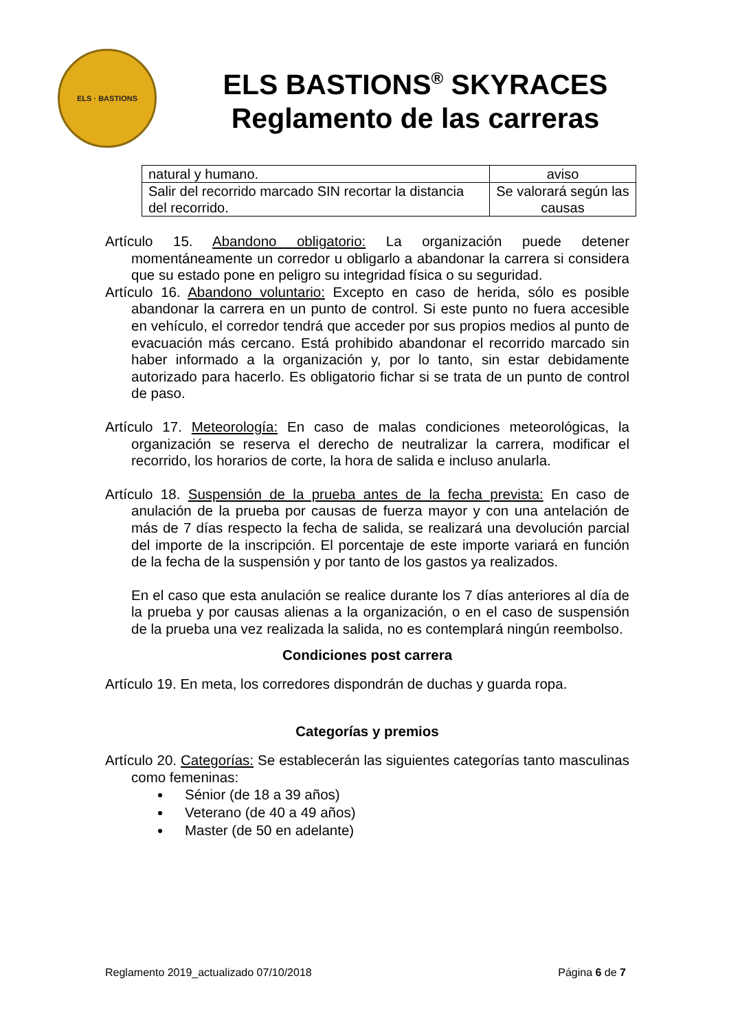ELS · BASTIONS
ELS BASTIONS<sup>®</sup> SKYRACES
Reglamento de las carreras
| natural y humano. | aviso |
| Salir del recorrido marcado SIN recortar la distancia del recorrido. | Se valorará según las causas |
Artículo 15. Abandono obligatorio: La organización puede detener momentáneamente un corredor u obligarlo a abandonar la carrera si considera que su estado pone en peligro su integridad física o su seguridad.
Artículo 16. Abandono voluntario: Excepto en caso de herida, sólo es posible abandonar la carrera en un punto de control. Si este punto no fuera accesible en vehículo, el corredor tendrá que acceder por sus propios medios al punto de evacuación más cercano. Está prohibido abandonar el recorrido marcado sin haber informado a la organización y, por lo tanto, sin estar debidamente autorizado para hacerlo. Es obligatorio fichar si se trata de un punto de control de paso.
Artículo 17. Meteorología: En caso de malas condiciones meteorológicas, la organización se reserva el derecho de neutralizar la carrera, modificar el recorrido, los horarios de corte, la hora de salida e incluso anularla.
Artículo 18. Suspensión de la prueba antes de la fecha prevista: En caso de anulación de la prueba por causas de fuerza mayor y con una antelación de más de 7 días respecto la fecha de salida, se realizará una devolución parcial del importe de la inscripción. El porcentaje de este importe variará en función de la fecha de la suspensión y por tanto de los gastos ya realizados.
En el caso que esta anulación se realice durante los 7 días anteriores al día de la prueba y por causas alienas a la organización, o en el caso de suspensión de la prueba una vez realizada la salida, no es contemplará ningún reembolso.
Condiciones post carrera
Artículo 19. En meta, los corredores dispondrán de duchas y guarda ropa.
Categorías y premios
Artículo 20. Categorías: Se establecerán las siguientes categorías tanto masculinas como femeninas:
Sénior (de 18 a 39 años)
Veterano (de 40 a 49 años)
Master (de 50 en adelante)
Reglamento 2019_actualizado 07/10/2018 Página 6 de 7